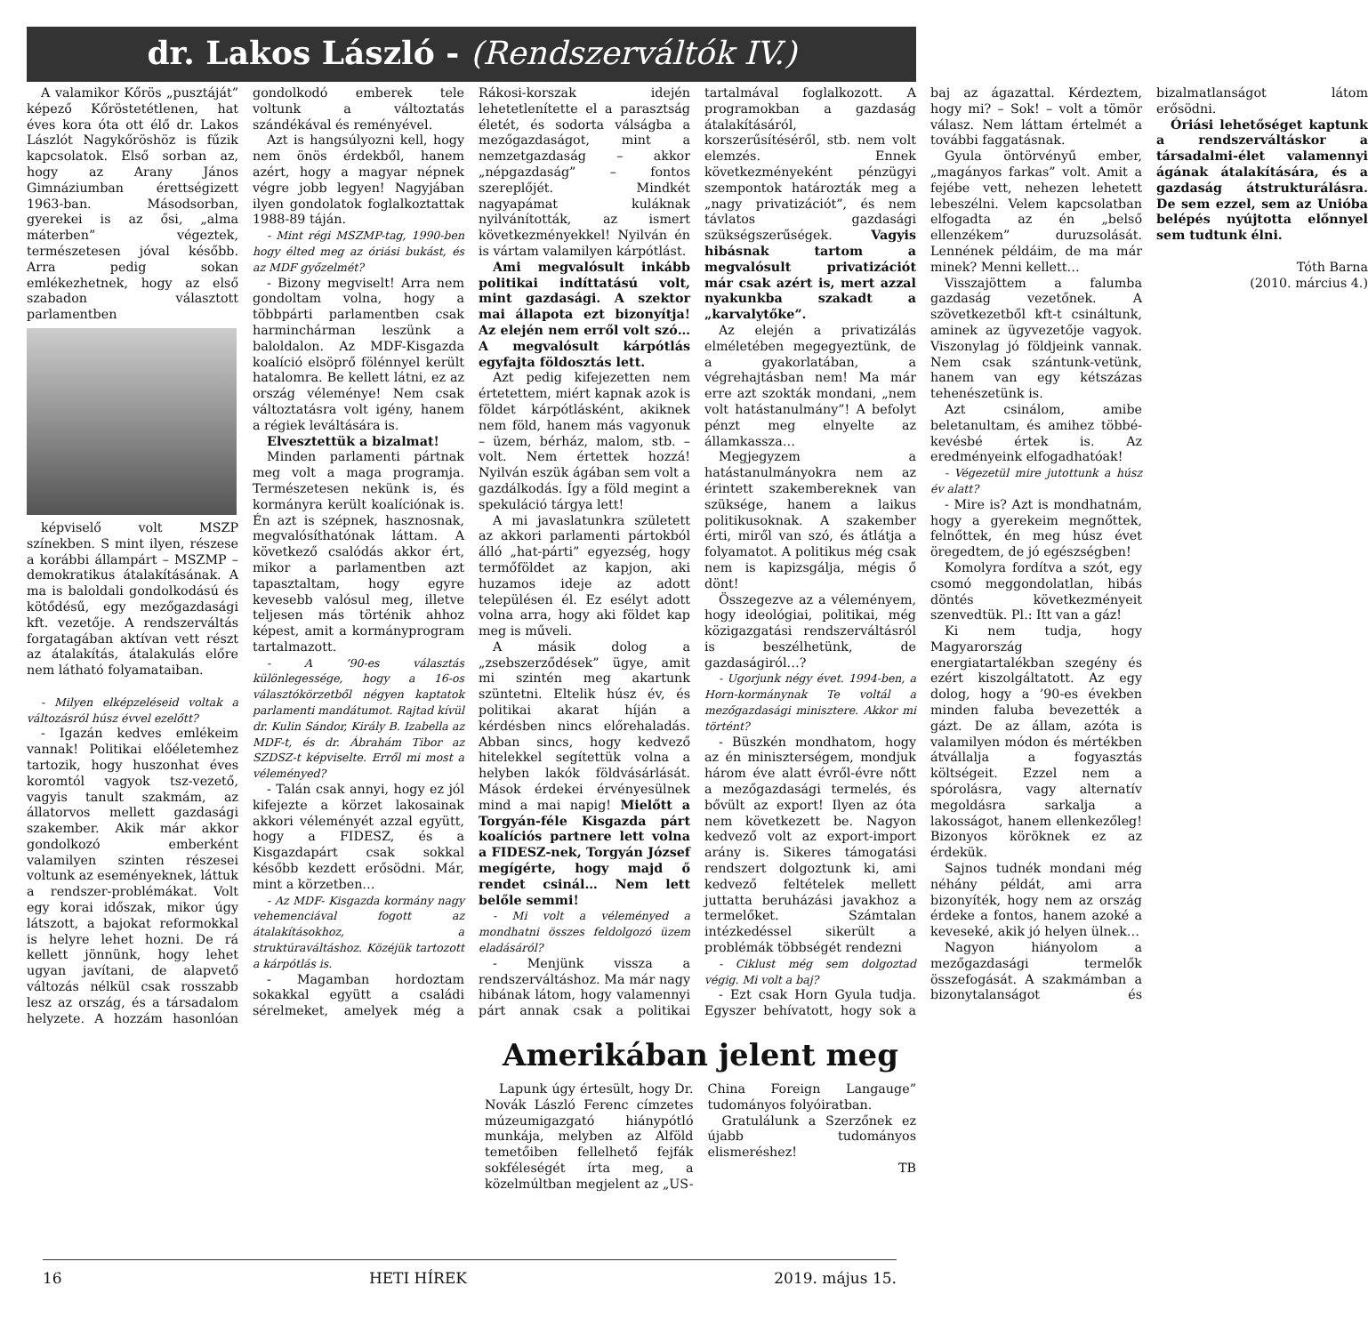dr. Lakos László - (Rendszerváltók IV.)
A valamikor Kőrös „pusztáját” képező Kőröstetétlenen, hat éves kora óta ott élő dr. Lakos Lászlót Nagykőröshöz is fűzik kapcsolatok. Első sorban az, hogy az Arany János Gimnáziumban érettségizett 1963-ban. Másodsorban, gyerekei is az ősi, „alma máterben” végeztek, természetesen jóval később. Arra pedig sokan emlékezhetnek, hogy az első szabadon választott parlamentben
képviselő volt MSZP színekben. S mint ilyen, részese a korábbi állampárt – MSZMP – demokratikus átalakításának. A ma is baloldali gondolkodású és kötődésű, egy mezőgazdasági kft. vezetője. A rendszerváltás forgatagában aktívan vett részt az átalakítás, átalakulás előre nem látható folyamataiban.
- Milyen elképzeléseid voltak a változásról húsz évvel ezelőtt?
- Igazán kedves emlékeim vannak! Politikai előéletemhez tartozik, hogy huszonhat éves koromtól vagyok tsz-vezető, vagyis tanult szakmám, az állatorvos mellett gazdasági szakember. Akik már akkor gondolkozó emberként valamilyen szinten részesei voltunk az eseményeknek, láttuk a rendszer-problémákat. Volt egy korai időszak, mikor úgy látszott, a bajokat reformokkal is helyre lehet hozni. De rá kellett jönnünk, hogy lehet ugyan javítani, de alapvető változás nélkül csak rosszabb lesz az ország, és a társadalom helyzete. A hozzám hasonlóan gondolkodó emberek tele voltunk a változtatás szándékával és reményével.
Azt is hangsúlyozni kell, hogy nem önös érdekből, hanem azért, hogy a magyar népnek végre jobb legyen! Nagyjában ilyen gondolatok foglalkoztattak 1988-89 táján.
- Mint régi MSZMP-tag, 1990-ben hogy élted meg az óriási bukást, és az MDF győzelmét?
- Bizony megviselt! Arra nem gondoltam volna, hogy a többpárti parlamentben csak harminchárman leszünk a baloldalon. Az MDF-Kisgazda koalíció elsöprő fölénnyel került hatalomra. Be kellett látni, ez az ország véleménye! Nem csak változtatásra volt igény, hanem a régiek leváltására is.
Elvesztettük a bizalmat!
Minden parlamenti pártnak meg volt a maga programja. Természetesen nekünk is, és kormányra került koalíciónak is. Én azt is szépnek, hasznosnak, megvalósíthatónak láttam. A következő csalódás akkor ért, mikor a parlamentben azt tapasztaltam, hogy egyre kevesebb valósul meg, illetve teljesen más történik ahhoz képest, amit a kormányprogram tartalmazott.
- A ’90-es választás különlegessége, hogy a 16-os választókörzetből négyen kaptatok parlamenti mandátumot. Rajtad kívül dr. Kulin Sándor, Király B. Izabella az MDF-t, és dr. Ábrahám Tibor az SZDSZ-t képviselte. Erről mi most a véleményed?
- Talán csak annyi, hogy ez jól kifejezte a körzet lakosainak akkori véleményét azzal együtt, hogy a FIDESZ, és a Kisgazdapárt csak sokkal később kezdett erősödni. Már, mint a körzetben…
- Az MDF- Kisgazda kormány nagy vehemenciával fogott az átalakításokhoz, a struktúraváltáshoz. Közéjük tartozott a kárpótlás is.
- Magamban hordoztam sokakkal együtt a családi sérelmeket, amelyek még a Rákosi-korszak idején lehetetlenítette el a parasztság életét, és sodorta válságba a mezőgazdaságot, mint a nemzetgazdaság – akkor „népgazdaság” – fontos szereplőjét. Mindkét nagyapámat kuláknak nyilvánították, az ismert következményekkel! Nyilván én is vártam valamilyen kárpótlást.
Ami megvalósult inkább politikai indíttatású volt, mint gazdasági. A szektor mai állapota ezt bizonyítja! Az elején nem erről volt szó…A megvalósult kárpótlás egyfajta földosztás lett.
Azt pedig kifejezetten nem értetettem, miért kapnak azok is földet kárpótlásként, akiknek nem föld, hanem más vagyonuk – üzem, bérház, malom, stb. – volt. Nem értettek hozzá! Nyilván eszük ágában sem volt a gazdálkodás. Így a föld megint a spekuláció tárgya lett!
A mi javaslatunkra született az akkori parlamenti pártokból álló „hat-párti” egyezség, hogy termőföldet az kapjon, aki huzamos ideje az adott településen él. Ez esélyt adott volna arra, hogy aki földet kap meg is műveli.
A másik dolog a „zsebszerződések” ügye, amit mi szintén meg akartunk szüntetni. Eltelik húsz év, és politikai akarat híján a kérdésben nincs előrehaladás. Abban sincs, hogy kedvező hitelekkel segítettük volna a helyben lakók földvásárlását. Mások érdekei érvényesülnek mind a mai napig! Mielőtt a Torgyán-féle Kisgazda párt koalíciós partnere lett volna a FIDESZ-nek, Torgyán József megígérte, hogy majd ő rendet csinál… Nem lett belőle semmi!
- Mi volt a véleményed a mondhatni összes feldolgozó üzem eladásáról?
- Menjünk vissza a rendszerváltáshoz. Ma már nagy hibának látom, hogy valamennyi párt annak csak a politikai tartalmával foglalkozott. A programokban a gazdaság átalakításáról, korszerűsítéséről, stb. nem volt elemzés. Ennek következményeként pénzügyi szempontok határozták meg a „nagy privatizációt”, és nem távlatos gazdasági szükségszerűségek. Vagyis hibásnak tartom a megvalósult privatizációt már csak azért is, mert azzal nyakunkba szakadt a „karvalytőke”.
Az elején a privatizálás elméletében megegyeztünk, de a gyakorlatában, a végrehajtásban nem! Ma már erre azt szokták mondani, „nem volt hatástanulmány”! A befolyt pénzt meg elnyelte az államkassza…
Megjegyzem a hatástanulmányokra nem az érintett szakembereknek van szüksége, hanem a laikus politikusoknak. A szakember érti, miről van szó, és átlátja a folyamatot. A politikus még csak nem is kapizsgálja, mégis ő dönt!
Összegezve az a véleményem, hogy ideológiai, politikai, még közigazgatási rendszerváltásról is beszélhetünk, de gazdaságiról…?
- Ugorjunk négy évet. 1994-ben, a Horn-kormánynak Te voltál a mezőgazdasági minisztere. Akkor mi történt?
- Büszkén mondhatom, hogy az én miniszterségem, mondjuk három éve alatt évről-évre nőtt a mezőgazdasági termelés, és bővült az export! Ilyen az óta nem következett be. Nagyon kedvező volt az export-import arány is. Sikeres támogatási rendszert dolgoztunk ki, ami kedvező feltételek mellett juttatta beruházási javakhoz a termelőket. Számtalan intézkedéssel sikerült a problémák többségét rendezni
- Ciklust még sem dolgoztad végig. Mi volt a baj?
- Ezt csak Horn Gyula tudja. Egyszer behívatott, hogy sok a baj az ágazattal. Kérdeztem, hogy mi? – Sok! – volt a tömör válasz. Nem láttam értelmét a további faggatásnak.
Gyula öntörvényű ember, „magányos farkas” volt. Amit a fejébe vett, nehezen lehetett lebeszélni. Velem kapcsolatban elfogadta az én „belső ellenzékem” duruzsolását. Lennének példáim, de ma már minek? Menni kellett…
Visszajöttem a falumba gazdaság vezetőnek. A szövetkezetből kft-t csináltunk, aminek az ügyvezetője vagyok. Viszonylag jó földjeink vannak. Nem csak szántunk-vetünk, hanem van egy kétszázas tehenészetünk is.
Azt csinálom, amibe beletanultam, és amihez többé-kevésbé értek is. Az eredményeink elfogadhatóak!
- Végezetül mire jutottunk a húsz év alatt?
- Mire is? Azt is mondhatnám, hogy a gyerekeim megnőttek, felnőttek, én meg húsz évet öregedtem, de jó egészségben!
Komolyra fordítva a szót, egy csomó meggondolatlan, hibás döntés következményeit szenvedtük. Pl.: Itt van a gáz!
Ki nem tudja, hogy Magyarország energiatartalékban szegény és ezért kiszolgáltatott. Az egy dolog, hogy a ’90-es években minden faluba bevezették a gázt. De az állam, azóta is valamilyen módon és mértékben átvállalja a fogyasztás költségeit. Ezzel nem a spórolásra, vagy alternatív megoldásra sarkalja a lakosságot, hanem ellenkezőleg! Bizonyos köröknek ez az érdekük.
Sajnos tudnék mondani még néhány példát, ami arra bizonyíték, hogy nem az ország érdeke a fontos, hanem azoké a keveseké, akik jó helyen ülnek…
Nagyon hiányolom a mezőgazdasági termelők összefogását. A szakmámban a bizonytalanságot és bizalmatlanságot látom erősödni.
Óriási lehetőséget kaptunk a rendszerváltáskor a társadalmi-élet valamennyi ágának átalakítására, és a gazdaság átstrukturálásra. De sem ezzel, sem az Unióba belépés nyújtotta előnnyel sem tudtunk élni.
Tóth Barna
(2010. március 4.)
Amerikában jelent meg
Lapunk úgy értesült, hogy Dr. Novák László Ferenc címzetes múzeumigazgató hiánypótló munkája, melyben az Alföld temetőiben fellelhető fejfák sokféleségét írta meg, a közelmúltban megjelent az „US-China Foreign Langauge” tudományos folyóiratban.
Gratulálunk a Szerzőnek ez újabb tudományos elismeréshez!
TB
16 HETI HÍREK 2019. május 15.